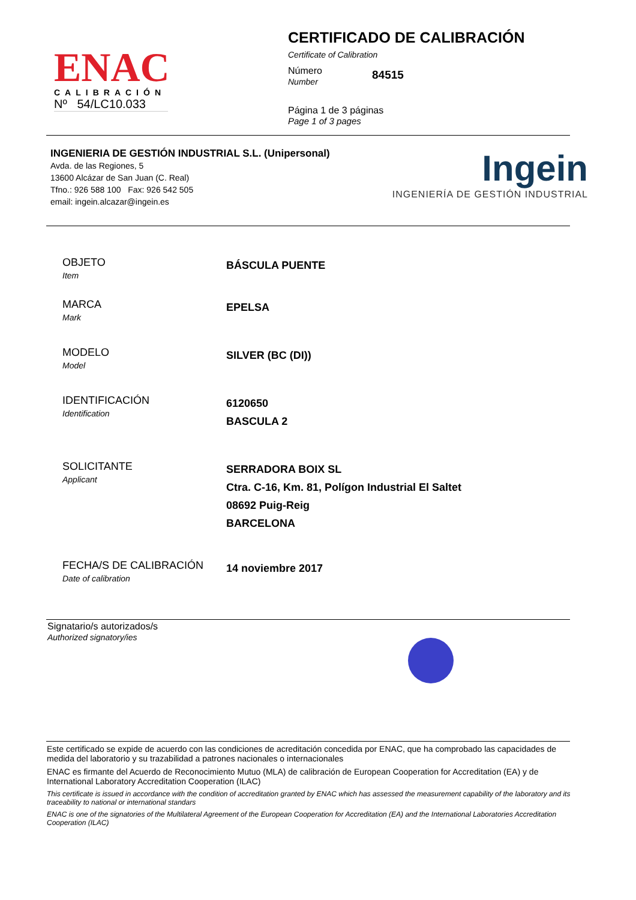ENAC
CALIBRACIÓN
Nº 54/LC10.033
CERTIFICADO DE CALIBRACIÓN
Certificate of Calibration
Número
Number
84515
Página 1 de 3 páginas
Page 1 of 3 pages
INGENIERIA DE GESTIÓN INDUSTRIAL S.L. (Unipersonal)
Avda. de las Regiones, 5
13600 Alcázar de San Juan (C. Real)
Tfno.: 926 588 100 Fax: 926 542 505
email: ingein.alcazar@ingein.es
Ingein
INGENIERÍA DE GESTIÓN INDUSTRIAL
OBJETO
Item
BÁSCULA PUENTE
MARCA
Mark
EPELSA
MODELO
Model
SILVER (BC (DI))
IDENTIFICACIÓN
Identification
6120650
BASCULA 2
SOLICITANTE
Applicant
SERRADORA BOIX SL
Ctra. C-16, Km. 81, Polígon Industrial El Saltet
08692 Puig-Reig
BARCELONA
FECHA/S DE CALIBRACIÓN
Date of calibration
14 noviembre 2017
Signatario/s autorizados/s
Authorized signatory/ies
Este certificado se expide de acuerdo con las condiciones de acreditación concedida por ENAC, que ha comprobado las capacidades de medida del laboratorio y su trazabilidad a patrones nacionales o internacionales
ENAC es firmante del Acuerdo de Reconocimiento Mutuo (MLA) de calibración de European Cooperation for Accreditation (EA) y de International Laboratory Accreditation Cooperation (ILAC)
This certificate is issued in accordance with the condition of accreditation granted by ENAC which has assessed the measurement capability of the laboratory and its traceability to national or international standars
ENAC is one of the signatories of the Multilateral Agreement of the European Cooperation for Accreditation (EA) and the International Laboratories Accreditation Cooperation (ILAC)